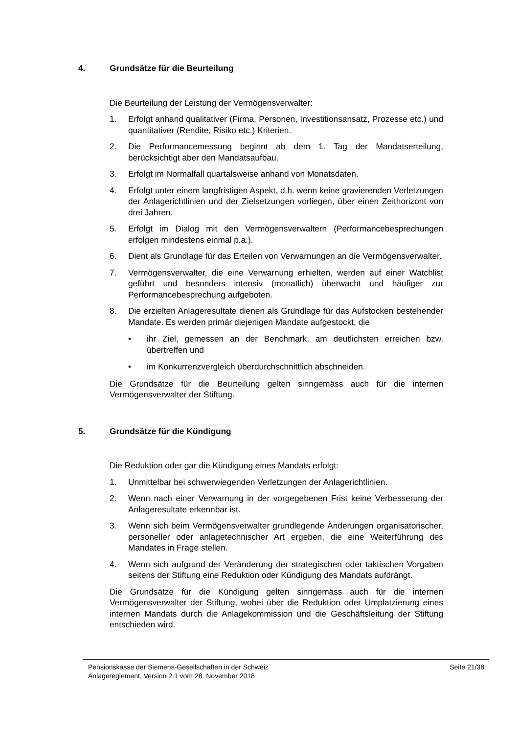4. Grundsätze für die Beurteilung
Die Beurteilung der Leistung der Vermögensverwalter:
1. Erfolgt anhand qualitativer (Firma, Personen, Investitionsansatz, Prozesse etc.) und quantitativer (Rendite, Risiko etc.) Kriterien.
2. Die Performancemessung beginnt ab dem 1. Tag der Mandatserteilung, berücksichtigt aber den Mandatsaufbau.
3. Erfolgt im Normalfall quartalsweise anhand von Monatsdaten.
4. Erfolgt unter einem langfristigen Aspekt, d.h. wenn keine gravierenden Verletzungen der Anlagerichtlinien und der Zielsetzungen vorliegen, über einen Zeithorizont von drei Jahren.
5. Erfolgt im Dialog mit den Vermögensverwaltern (Performancebesprechungen erfolgen mindestens einmal p.a.).
6. Dient als Grundlage für das Erteilen von Verwarnungen an die Vermögensverwalter.
7. Vermögensverwalter, die eine Verwarnung erhielten, werden auf einer Watchlist geführt und besonders intensiv (monatlich) überwacht und häufiger zur Performancebesprechung aufgeboten.
8. Die erzielten Anlageresultate dienen als Grundlage für das Aufstocken bestehender Mandate. Es werden primär diejenigen Mandate aufgestockt, die
• ihr Ziel, gemessen an der Benchmark, am deutlichsten erreichen bzw. übertreffen und
• im Konkurrenzvergleich überdurchschnittlich abschneiden.
Die Grundsätze für die Beurteilung gelten sinngemäss auch für die internen Vermögensverwalter der Stiftung.
5. Grundsätze für die Kündigung
Die Reduktion oder gar die Kündigung eines Mandats erfolgt:
1. Unmittelbar bei schwerwiegenden Verletzungen der Anlagerichtlinien.
2. Wenn nach einer Verwarnung in der vorgegebenen Frist keine Verbesserung der Anlageresultate erkennbar ist.
3. Wenn sich beim Vermögensverwalter grundlegende Änderungen organisatorischer, personeller oder anlagetechnischer Art ergeben, die eine Weiterführung des Mandates in Frage stellen.
4. Wenn sich aufgrund der Veränderung der strategischen oder taktischen Vorgaben seitens der Stiftung eine Reduktion oder Kündigung des Mandats aufdrängt.
Die Grundsätze für die Kündigung gelten sinngemäss auch für die internen Vermögensverwalter der Stiftung, wobei über die Reduktion oder Umplatzierung eines internen Mandats durch die Anlagekommission und die Geschäftsleitung der Stiftung entschieden wird.
Pensionskasse der Siemens-Gesellschaften in der Schweiz
Anlagereglement, Version 2.1 vom 28. November 2018
Seite 21/38